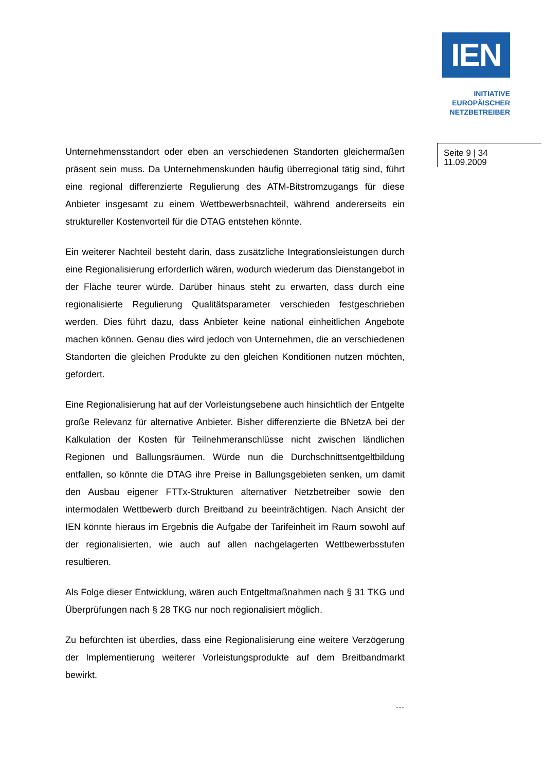IEN
INITIATIVE
EUROPÄISCHER
NETZBETREIBER
Seite 9 | 34
11.09.2009
Unternehmensstandort oder eben an verschiedenen Standorten gleichermaßen präsent sein muss. Da Unternehmenskunden häufig überregional tätig sind, führt eine regional differenzierte Regulierung des ATM-Bitstromzugangs für diese Anbieter insgesamt zu einem Wettbewerbsnachteil, während andererseits ein struktureller Kostenvorteil für die DTAG entstehen könnte.
Ein weiterer Nachteil besteht darin, dass zusätzliche Integrationsleistungen durch eine Regionalisierung erforderlich wären, wodurch wiederum das Dienstangebot in der Fläche teurer würde. Darüber hinaus steht zu erwarten, dass durch eine regionalisierte Regulierung Qualitätsparameter verschieden festgeschrieben werden. Dies führt dazu, dass Anbieter keine national einheitlichen Angebote machen können. Genau dies wird jedoch von Unternehmen, die an verschiedenen Standorten die gleichen Produkte zu den gleichen Konditionen nutzen möchten, gefordert.
Eine Regionalisierung hat auf der Vorleistungsebene auch hinsichtlich der Entgelte große Relevanz für alternative Anbieter. Bisher differenzierte die BNetzA bei der Kalkulation der Kosten für Teilnehmeranschlüsse nicht zwischen ländlichen Regionen und Ballungsräumen. Würde nun die Durchschnittsentgeltbildung entfallen, so könnte die DTAG ihre Preise in Ballungsgebieten senken, um damit den Ausbau eigener FTTx-Strukturen alternativer Netzbetreiber sowie den intermodalen Wettbewerb durch Breitband zu beeinträchtigen. Nach Ansicht der IEN könnte hieraus im Ergebnis die Aufgabe der Tarifeinheit im Raum sowohl auf der regionalisierten, wie auch auf allen nachgelagerten Wettbewerbsstufen resultieren.
Als Folge dieser Entwicklung, wären auch Entgeltmaßnahmen nach § 31 TKG und Überprüfungen nach § 28 TKG nur noch regionalisiert möglich.
Zu befürchten ist überdies, dass eine Regionalisierung eine weitere Verzögerung der Implementierung weiterer Vorleistungsprodukte auf dem Breitbandmarkt bewirkt.
…